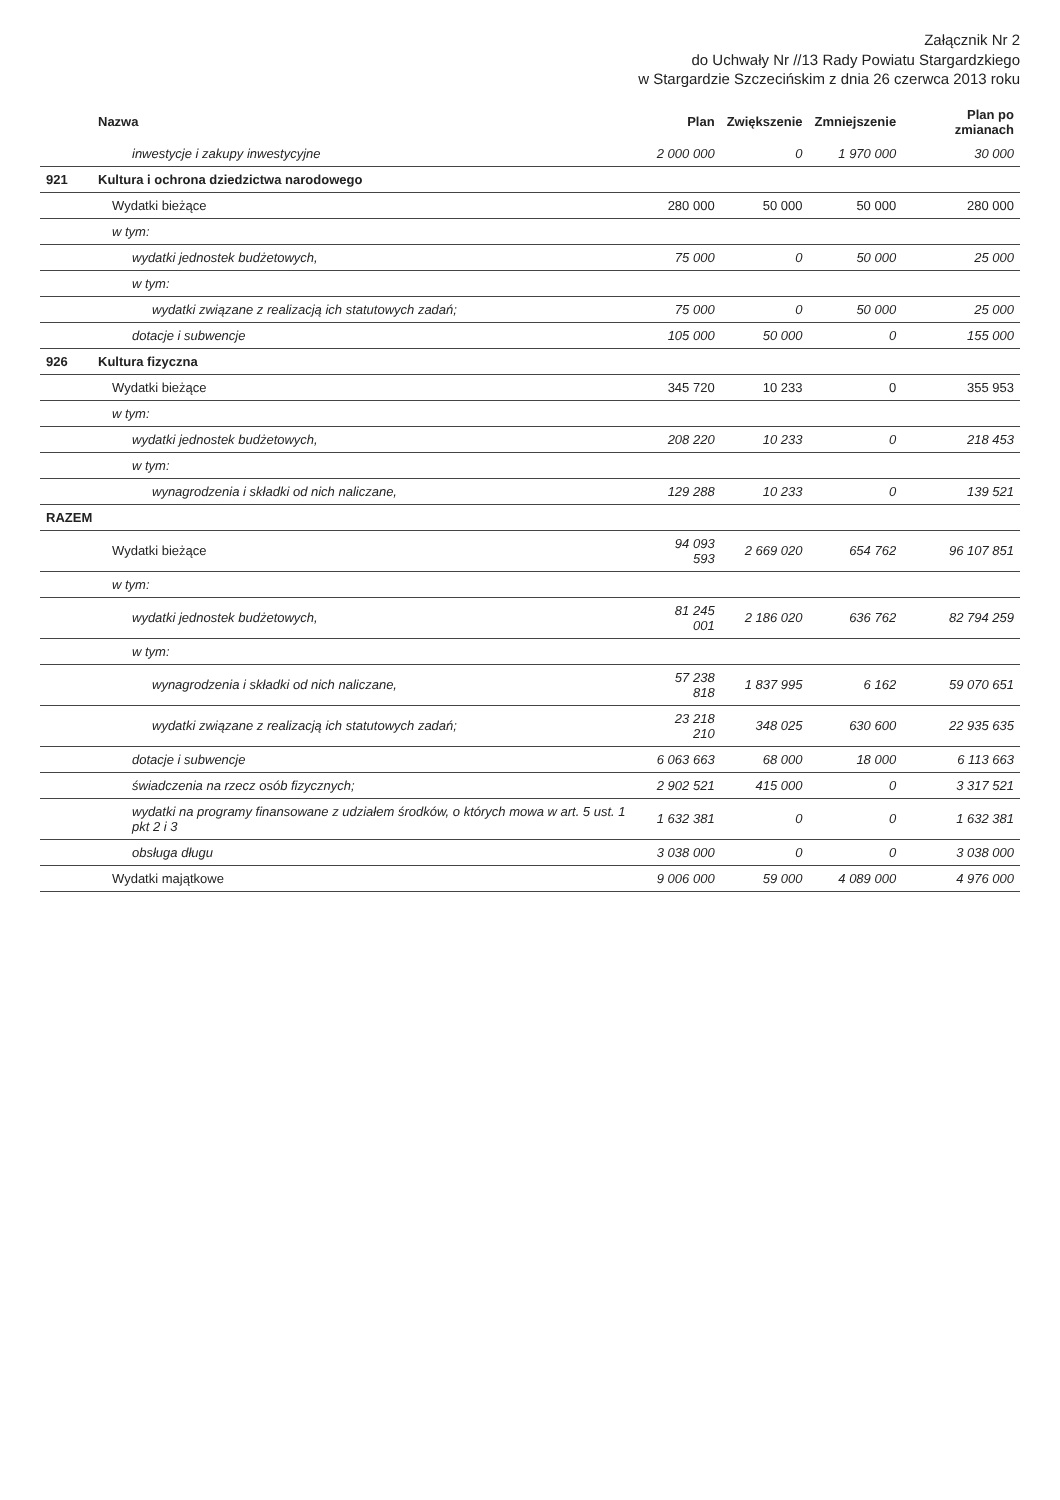Załącznik Nr 2
do Uchwały Nr //13 Rady Powiatu Stargardzkiego
w Stargardzie Szczecińskim z dnia 26 czerwca 2013 roku
| | Nazwa | Plan | Zwiększenie | Zmniejszenie | Plan po zmianach |
| --- | --- | --- | --- | --- | --- |
| | inwestycje i zakupy inwestycyjne | 2 000 000 | 0 | 1 970 000 | 30 000 |
| 921 | Kultura i ochrona dziedzictwa narodowego | | | | |
| | Wydatki bieżące | 280 000 | 50 000 | 50 000 | 280 000 |
| | w tym: | | | | |
| | wydatki jednostek budżetowych, | 75 000 | 0 | 50 000 | 25 000 |
| | w tym: | | | | |
| | wydatki związane z realizacją ich statutowych zadań; | 75 000 | 0 | 50 000 | 25 000 |
| | dotacje i subwencje | 105 000 | 50 000 | 0 | 155 000 |
| 926 | Kultura fizyczna | | | | |
| | Wydatki bieżące | 345 720 | 10 233 | 0 | 355 953 |
| | w tym: | | | | |
| | wydatki jednostek budżetowych, | 208 220 | 10 233 | 0 | 218 453 |
| | w tym: | | | | |
| | wynagrodzenia i składki od nich naliczane, | 129 288 | 10 233 | 0 | 139 521 |
| RAZEM | | | | | |
| | Wydatki bieżące | 94 093 593 | 2 669 020 | 654 762 | 96 107 851 |
| | w tym: | | | | |
| | wydatki jednostek budżetowych, | 81 245 001 | 2 186 020 | 636 762 | 82 794 259 |
| | w tym: | | | | |
| | wynagrodzenia i składki od nich naliczane, | 57 238 818 | 1 837 995 | 6 162 | 59 070 651 |
| | wydatki związane z realizacją ich statutowych zadań; | 23 218 210 | 348 025 | 630 600 | 22 935 635 |
| | dotacje i subwencje | 6 063 663 | 68 000 | 18 000 | 6 113 663 |
| | świadczenia na rzecz osób fizycznych; | 2 902 521 | 415 000 | 0 | 3 317 521 |
| | wydatki na programy finansowane z udziałem środków, o których mowa w art. 5 ust. 1 pkt 2 i 3 | 1 632 381 | 0 | 0 | 1 632 381 |
| | obsługa długu | 3 038 000 | 0 | 0 | 3 038 000 |
| | Wydatki majątkowe | 9 006 000 | 59 000 | 4 089 000 | 4 976 000 |